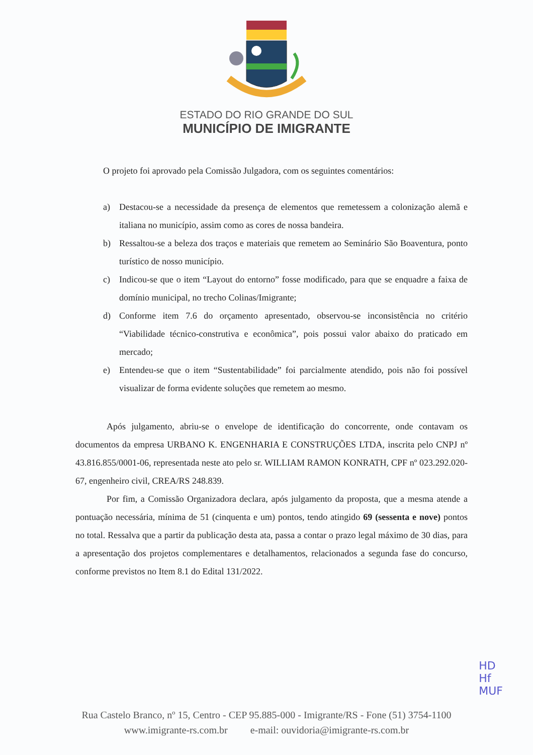ESTADO DO RIO GRANDE DO SUL
MUNICÍPIO DE IMIGRANTE
O projeto foi aprovado pela Comissão Julgadora, com os seguintes comentários:
a) Destacou-se a necessidade da presença de elementos que remetessem a colonização alemã e italiana no município, assim como as cores de nossa bandeira.
b) Ressaltou-se a beleza dos traços e materiais que remetem ao Seminário São Boaventura, ponto turístico de nosso município.
c) Indicou-se que o item “Layout do entorno” fosse modificado, para que se enquadre a faixa de domínio municipal, no trecho Colinas/Imigrante;
d) Conforme item 7.6 do orçamento apresentado, observou-se inconsistência no critério “Viabilidade técnico-construtiva e econômica”, pois possui valor abaixo do praticado em mercado;
e) Entendeu-se que o item “Sustentabilidade” foi parcialmente atendido, pois não foi possível visualizar de forma evidente soluções que remetem ao mesmo.
Após julgamento, abriu-se o envelope de identificação do concorrente, onde contavam os documentos da empresa URBANO K. ENGENHARIA E CONSTRUÇÕES LTDA, inscrita pelo CNPJ nº 43.816.855/0001-06, representada neste ato pelo sr. WILLIAM RAMON KONRATH, CPF nº 023.292.020-67, engenheiro civil, CREA/RS 248.839.
Por fim, a Comissão Organizadora declara, após julgamento da proposta, que a mesma atende a pontuação necessária, mínima de 51 (cinquenta e um) pontos, tendo atingido 69 (sessenta e nove) pontos no total. Ressalva que a partir da publicação desta ata, passa a contar o prazo legal máximo de 30 dias, para a apresentação dos projetos complementares e detalhamentos, relacionados a segunda fase do concurso, conforme previstos no Item 8.1 do Edital 131/2022.
HD
Hf
MUF
Rua Castelo Branco, nº 15, Centro - CEP 95.885-000 - Imigrante/RS - Fone (51) 3754-1100
www.imigrante-rs.com.br e-mail: ouvidoria@imigrante-rs.com.br